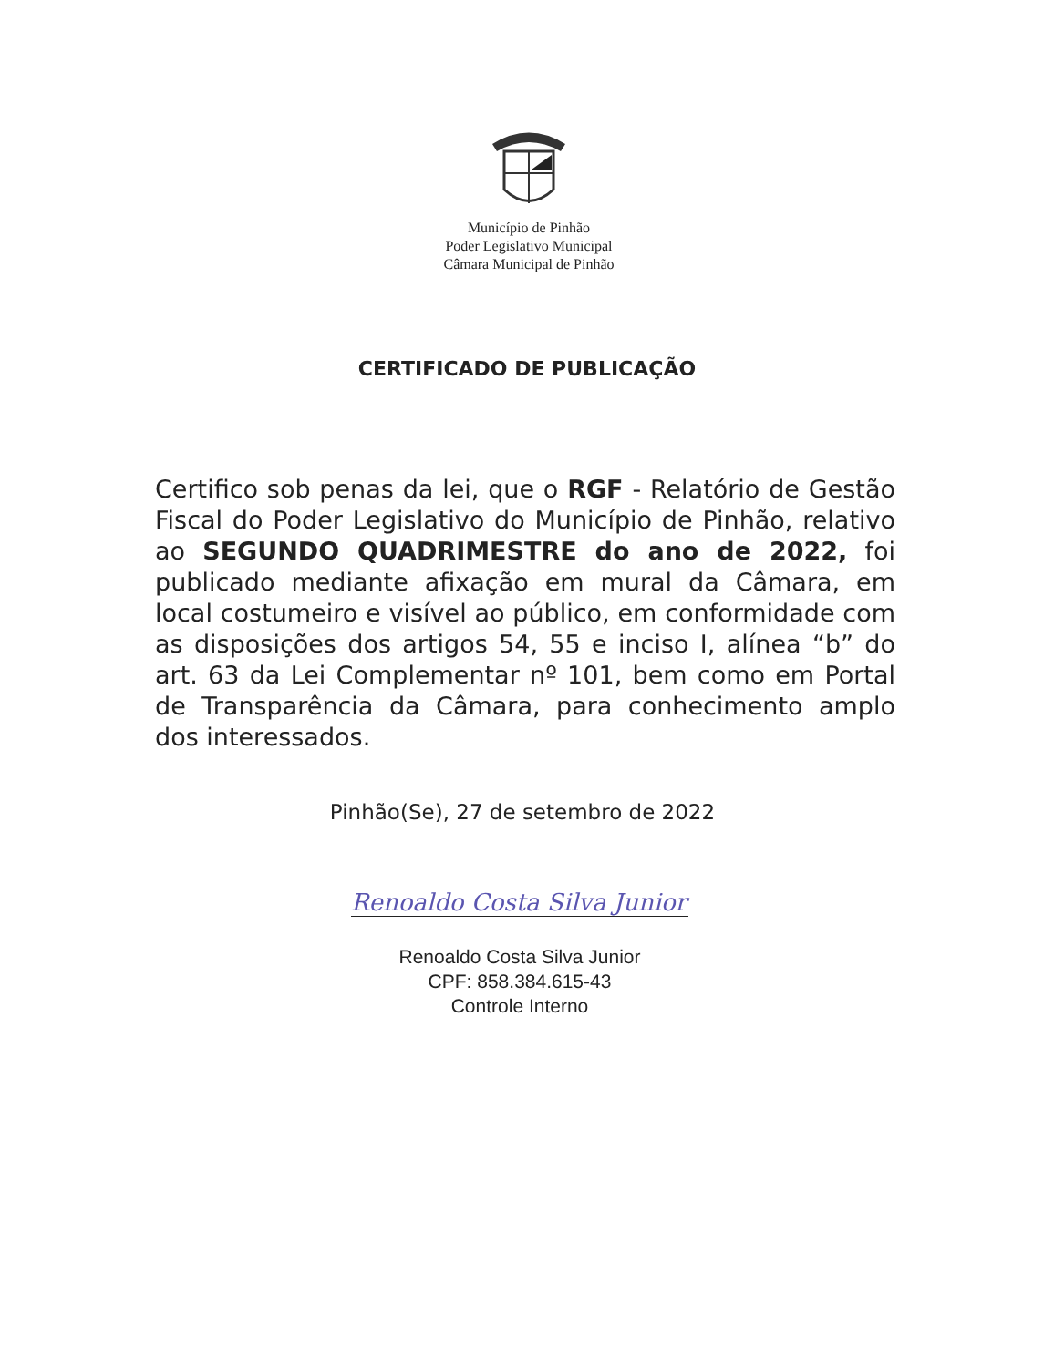Município de Pinhão
Poder Legislativo Municipal
Câmara Municipal de Pinhão
CERTIFICADO DE PUBLICAÇÃO
Certifico sob penas da lei, que o RGF - Relatório de Gestão Fiscal do Poder Legislativo do Município de Pinhão, relativo ao SEGUNDO QUADRIMESTRE do ano de 2022, foi publicado mediante afixação em mural da Câmara, em local costumeiro e visível ao público, em conformidade com as disposições dos artigos 54, 55 e inciso I, alínea “b” do art. 63 da Lei Complementar nº 101, bem como em Portal de Transparência da Câmara, para conhecimento amplo dos interessados.
Pinhão(Se), 27 de setembro de 2022
Renoaldo Costa Silva Junior
Renoaldo Costa Silva Junior
CPF: 858.384.615-43
Controle Interno